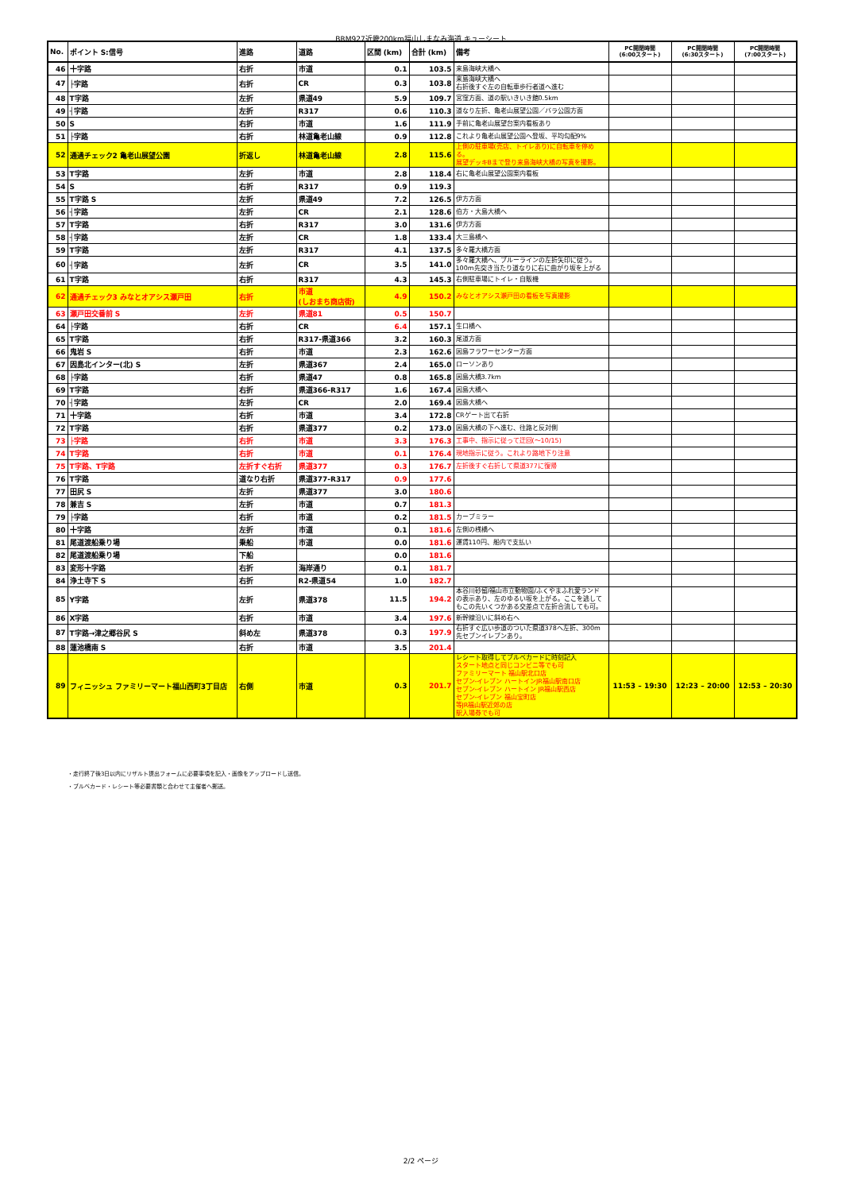BRM927近畿200km福山しまなみ海道 キューシート
| No. | ポイント S:信号 | 進路 | 道路 | 区間 (km) | 合計 (km) | 備考 | PC開閉時間 (6:00スタート) | PC開閉時間 (6:30スタート) | PC開閉時間 (7:00スタート) |
| --- | --- | --- | --- | --- | --- | --- | --- | --- | --- |
| 46 | 十字路 | 右折 | 市道 | 0.1 | 103.5 | 来島海峡大橋へ | | | |
| 47 | ├字路 | 右折 | CR | 0.3 | 103.8 | 来島海峡大橋へ 右折後すぐ左の自転車歩行者道へ進む | | | |
| 48 | T字路 | 左折 | 県道49 | 5.9 | 109.7 | 宮窪方面、道の駅いきいき館0.5km | | | |
| 49 | ┤字路 | 左折 | R317 | 0.6 | 110.3 | 道なり左折、亀老山展望公園／バラ公園方面 | | | |
| 50 | S | 右折 | 市道 | 1.6 | 111.9 | 手前に亀老山展望台案内看板あり | | | |
| 51 | ├字路 | 右折 | 林道亀老山線 | 0.9 | 112.8 | これより亀老山展望公園へ登坂、平均勾配9% | | | |
| 52 | 通過チェック2 亀老山展望公園 | 折返し | 林道亀老山線 | 2.8 | 115.6 | 上側の駐車場(売店、トイレあり)に自転車を停める。 展望デッキBまで登り来島海峡大橋の写真を撮影。 | | | |
| 53 | T字路 | 左折 | 市道 | 2.8 | 118.4 | 右に亀老山展望公園案内看板 | | | |
| 54 | S | 右折 | R317 | 0.9 | 119.3 | | | | |
| 55 | T字路 S | 左折 | 県道49 | 7.2 | 126.5 | 伊方方面 | | | |
| 56 | ┤字路 | 左折 | CR | 2.1 | 128.6 | 伯方・大島大橋へ | | | |
| 57 | T字路 | 右折 | R317 | 3.0 | 131.6 | 伊方方面 | | | |
| 58 | ┤字路 | 左折 | CR | 1.8 | 133.4 | 大三島橋へ | | | |
| 59 | T字路 | 左折 | R317 | 4.1 | 137.5 | 多々羅大橋方面 | | | |
| 60 | ┤字路 | 左折 | CR | 3.5 | 141.0 | 多々羅大橋へ、ブルーラインの左折矢印に従う。100m先突き当たり道なりに右に曲がり坂を上がる | | | |
| 61 | T字路 | 右折 | R317 | 4.3 | 145.3 | 右側駐車場にトイレ・自販機 | | | |
| 62 | 通過チェック3 みなとオアシス瀬戸田 | 右折 | 市道 (しおまち商店街) | 4.9 | 150.2 | みなとオアシス瀬戸田の看板を写真撮影 | | | |
| 63 | 瀬戸田交番前 S | 左折 | 県道81 | 0.5 | 150.7 | | | | |
| 64 | ├字路 | 右折 | CR | 6.4 | 157.1 | 生口橋へ | | | |
| 65 | T字路 | 右折 | R317-県道366 | 3.2 | 160.3 | 尾道方面 | | | |
| 66 | 鬼岩 S | 右折 | 市道 | 2.3 | 162.6 | 因島フラワーセンター方面 | | | |
| 67 | 因島北インター(北) S | 左折 | 県道367 | 2.4 | 165.0 | ローソンあり | | | |
| 68 | ├字路 | 右折 | 県道47 | 0.8 | 165.8 | 因島大橋3.7km | | | |
| 69 | T字路 | 右折 | 県道366-R317 | 1.6 | 167.4 | 因島大橋へ | | | |
| 70 | ┤字路 | 左折 | CR | 2.0 | 169.4 | 因島大橋へ | | | |
| 71 | 十字路 | 右折 | 市道 | 3.4 | 172.8 | CRゲート出て右折 | | | |
| 72 | T字路 | 右折 | 県道377 | 0.2 | 173.0 | 因島大橋の下へ進む、往路と反対側 | | | |
| 73 | ├字路 | 右折 | 市道 | 3.3 | 176.3 | 工事中、指示に従って迂回(～10/15) | | | |
| 74 | T字路 | 右折 | 市道 | 0.1 | 176.4 | 現地指示に従う。これより路地下り注意 | | | |
| 75 | T字路、T字路 | 左折すぐ右折 | 県道377 | 0.3 | 176.7 | 左折後すぐ右折して県道377に復帰 | | | |
| 76 | T字路 | 道なり右折 | 県道377-R317 | 0.9 | 177.6 | | | | |
| 77 | 田尻 S | 左折 | 県道377 | 3.0 | 180.6 | | | | |
| 78 | 兼吉 S | 左折 | 市道 | 0.7 | 181.3 | | | | |
| 79 | ├字路 | 右折 | 市道 | 0.2 | 181.5 | カーブミラー | | | |
| 80 | 十字路 | 左折 | 市道 | 0.1 | 181.6 | 左側の桟橋へ | | | |
| 81 | 尾道渡船乗り場 | 乗船 | 市道 | 0.0 | 181.6 | 運賃110円、船内で支払い | | | |
| 82 | 尾道渡船乗り場 | 下船 | | 0.0 | 181.6 | | | | |
| 83 | 変形十字路 | 右折 | 海岸通り | 0.1 | 181.7 | | | | |
| 84 | 浄土寺下 S | 右折 | R2-県道54 | 1.0 | 182.7 | | | | |
| 85 | Y字路 | 左折 | 県道378 | 11.5 | 194.2 | 本谷川砂留/福山市立動物園/ふくやまふれ愛ランド の表示あり、左のゆるい坂を上がる。ここを逃してもこの先いくつかある交差点で左折合流しても可。 | | | |
| 86 | X字路 | 右折 | 市道 | 3.4 | 197.6 | 新幹線沿いに斜め右へ | | | |
| 87 | T字路→津之郷谷尻 S | 斜め左 | 県道378 | 0.3 | 197.9 | 右折すぐ広い歩道のついた県道378へ左折、300m先セブンイレブンあり。 | | | |
| 88 | 蓮池橋南 S | 右折 | 市道 | 3.5 | 201.4 | | | | |
| 89 | フィニッシュ ファミリーマート福山西町3丁目店 | 右側 | 市道 | 0.3 | 201.7 | レシート取得してブルベカードに時刻記入 スタート地点と同じコンビニ等でも可 ファミリーマート 福山駅北口店 セブン-イレブン ハートインJR福山駅南口店 セブン-イレブン ハートイン JR福山駅西店 セブン-イレブン 福山宝町店 等JR福山駅近郊の店 駅入場券でも可 | 11:53 – 19:30 | 12:23 – 20:00 | 12:53 – 20:30 |
・走行終了後3日以内にリザルト提出フォームに必要事項を記入・画像をアップロードし送信。
・ブルベカード・レシート等必要書類と合わせて主催者へ郵送。
2/2 ページ